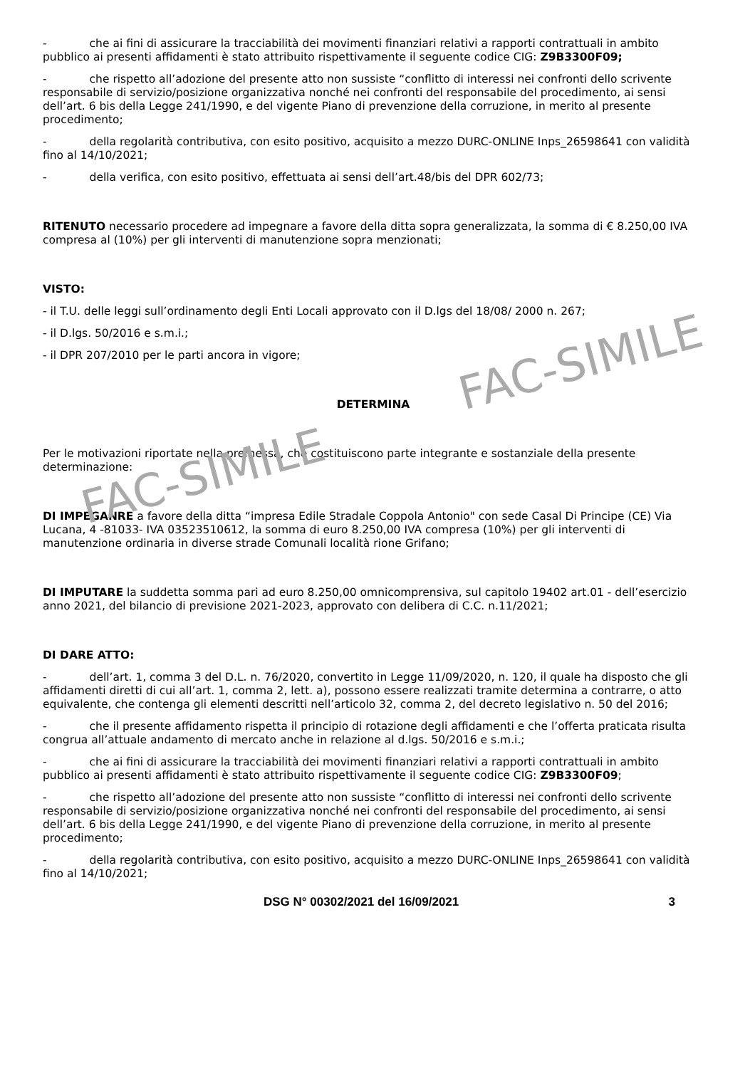FAC-SIMILE
FAC-SIMILE
- che ai fini di assicurare la tracciabilità dei movimenti finanziari relativi a rapporti contrattuali in ambito pubblico ai presenti affidamenti è stato attribuito rispettivamente il seguente codice CIG: Z9B3300F09;
- che rispetto all’adozione del presente atto non sussiste “conflitto di interessi nei confronti dello scrivente responsabile di servizio/posizione organizzativa nonché nei confronti del responsabile del procedimento, ai sensi dell’art. 6 bis della Legge 241/1990, e del vigente Piano di prevenzione della corruzione, in merito al presente procedimento;
- della regolarità contributiva, con esito positivo, acquisito a mezzo DURC-ONLINE Inps_26598641 con validità fino al 14/10/2021;
- della verifica, con esito positivo, effettuata ai sensi dell’art.48/bis del DPR 602/73;
RITENUTO necessario procedere ad impegnare a favore della ditta sopra generalizzata, la somma di € 8.250,00 IVA compresa al (10%) per gli interventi di manutenzione sopra menzionati;
VISTO:
- il T.U. delle leggi sull’ordinamento degli Enti Locali approvato con il D.lgs del 18/08/ 2000 n. 267;
- il D.lgs. 50/2016 e s.m.i.;
- il DPR 207/2010 per le parti ancora in vigore;
DETERMINA
Per le motivazioni riportate nella premessa, che costituiscono parte integrante e sostanziale della presente determinazione:
DI IMPEGANRE a favore della ditta “impresa Edile Stradale Coppola Antonio" con sede Casal Di Principe (CE) Via Lucana, 4 -81033- IVA 03523510612, la somma di euro 8.250,00 IVA compresa (10%) per gli interventi di manutenzione ordinaria in diverse strade Comunali località rione Grifano;
DI IMPUTARE la suddetta somma pari ad euro 8.250,00 omnicomprensiva, sul capitolo 19402 art.01 - dell’esercizio anno 2021, del bilancio di previsione 2021-2023, approvato con delibera di C.C. n.11/2021;
DI DARE ATTO:
- dell’art. 1, comma 3 del D.L. n. 76/2020, convertito in Legge 11/09/2020, n. 120, il quale ha disposto che gli affidamenti diretti di cui all’art. 1, comma 2, lett. a), possono essere realizzati tramite determina a contrarre, o atto equivalente, che contenga gli elementi descritti nell’articolo 32, comma 2, del decreto legislativo n. 50 del 2016;
- che il presente affidamento rispetta il principio di rotazione degli affidamenti e che l’offerta praticata risulta congrua all’attuale andamento di mercato anche in relazione al d.lgs. 50/2016 e s.m.i.;
- che ai fini di assicurare la tracciabilità dei movimenti finanziari relativi a rapporti contrattuali in ambito pubblico ai presenti affidamenti è stato attribuito rispettivamente il seguente codice CIG: Z9B3300F09;
- che rispetto all’adozione del presente atto non sussiste “conflitto di interessi nei confronti dello scrivente responsabile di servizio/posizione organizzativa nonché nei confronti del responsabile del procedimento, ai sensi dell’art. 6 bis della Legge 241/1990, e del vigente Piano di prevenzione della corruzione, in merito al presente procedimento;
- della regolarità contributiva, con esito positivo, acquisito a mezzo DURC-ONLINE Inps_26598641 con validità fino al 14/10/2021;
DSG N° 00302/2021 del 16/09/2021 3